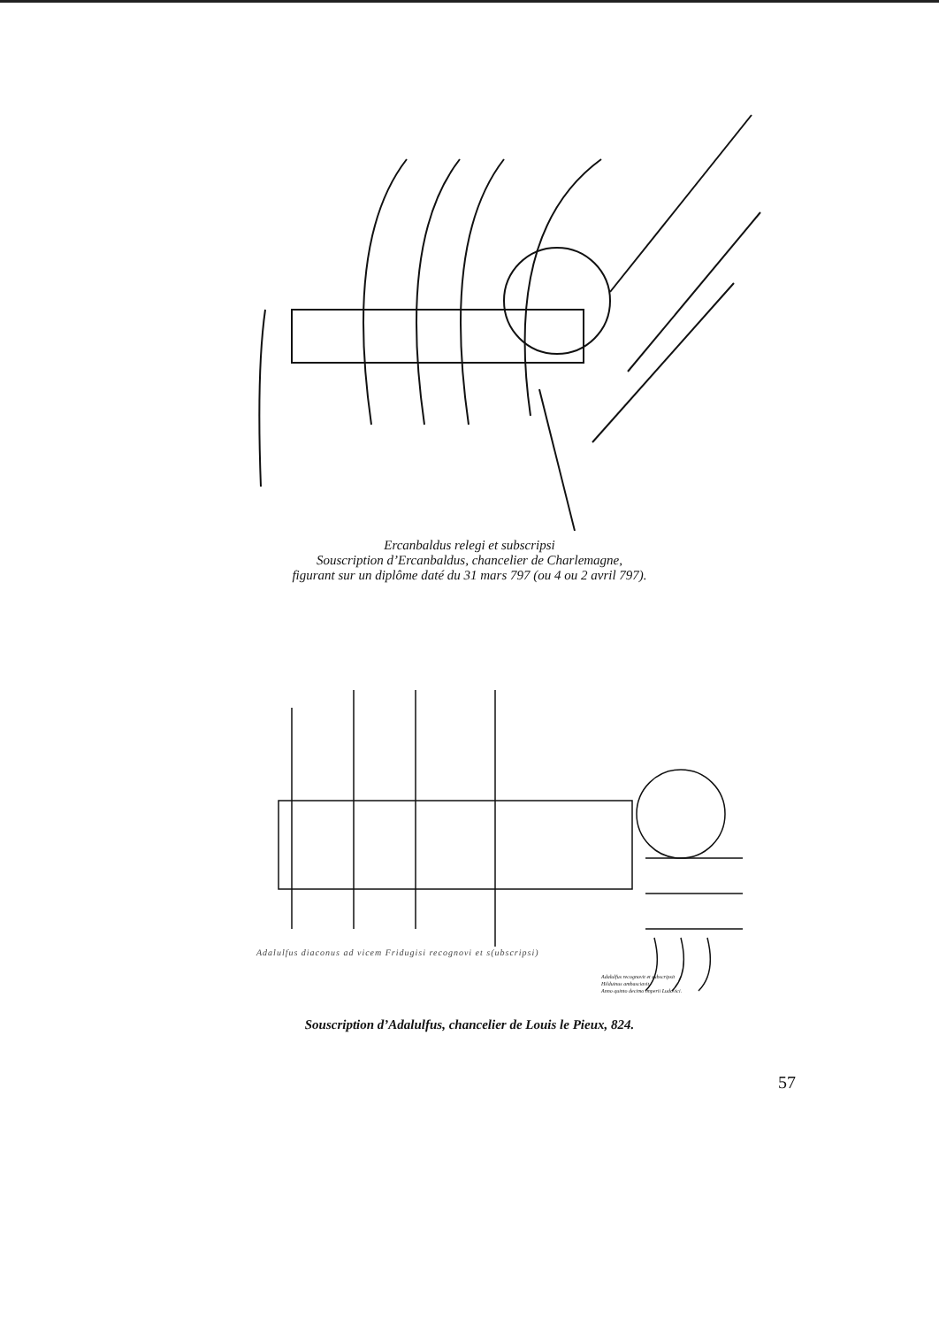Ercanbaldus relegi et subscripsi
Souscription d’Ercanbaldus, chancelier de Charlemagne,
figurant sur un diplôme daté du 31 mars 797 (ou 4 ou 2 avril 797).
Adalulfus diaconus ad vicem Fridugisi recognovi et s(ubscripsi)
Adalulfus recognovit et subscripsit
Hilduinus ambasciavit.
Anno quinto decimo imperii Ludovici.
Souscription d’Adalulfus, chancelier de Louis le Pieux, 824.
57